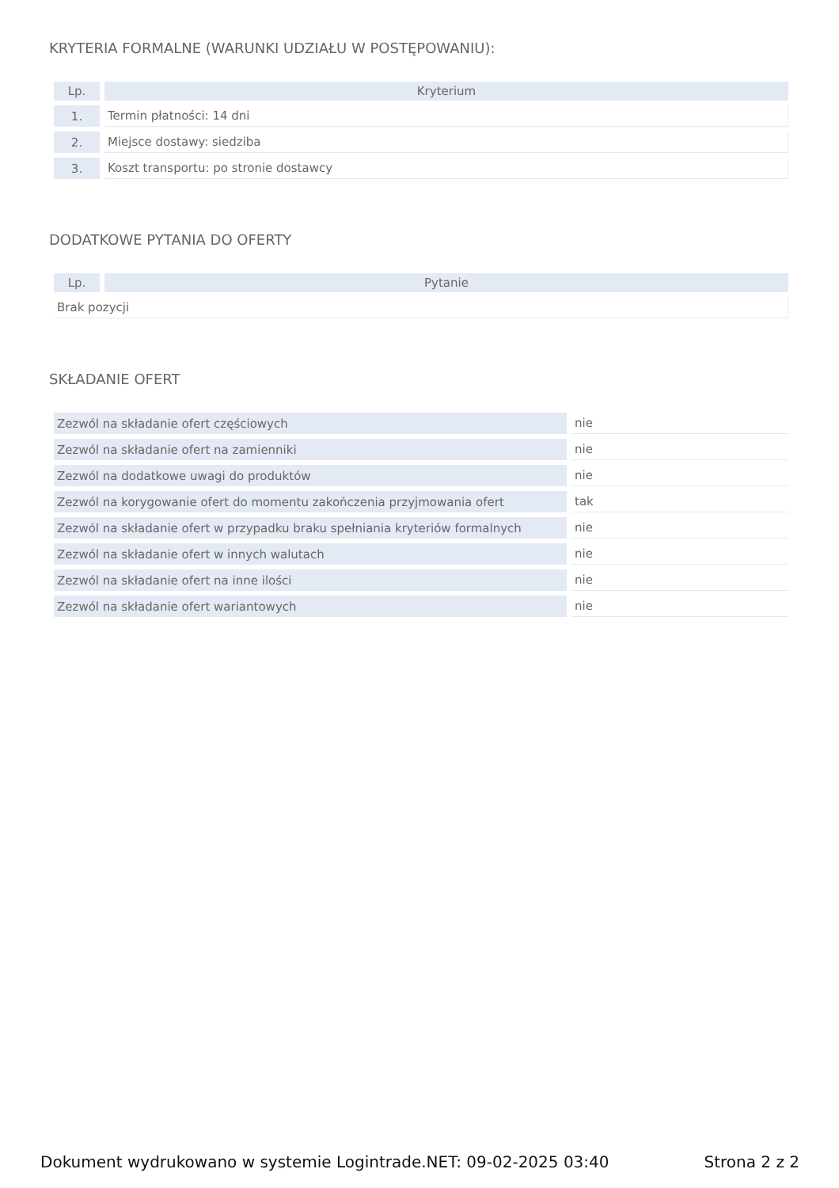KRYTERIA FORMALNE (WARUNKI UDZIAŁU W POSTĘPOWANIU):
| Lp. | Kryterium |
| --- | --- |
| 1. | Termin płatności: 14 dni |
| 2. | Miejsce dostawy: siedziba |
| 3. | Koszt transportu: po stronie dostawcy |
DODATKOWE PYTANIA DO OFERTY
| Lp. | Pytanie |
| --- | --- |
| Brak pozycji | |
SKŁADANIE OFERT
| Zezwól na składanie ofert częściowych | nie |
| Zezwól na składanie ofert na zamienniki | nie |
| Zezwól na dodatkowe uwagi do produktów | nie |
| Zezwól na korygowanie ofert do momentu zakończenia przyjmowania ofert | tak |
| Zezwól na składanie ofert w przypadku braku spełniania kryteriów formalnych | nie |
| Zezwól na składanie ofert w innych walutach | nie |
| Zezwól na składanie ofert na inne ilości | nie |
| Zezwól na składanie ofert wariantowych | nie |
Dokument wydrukowano w systemie Logintrade.NET: 09-02-2025 03:40 Strona 2 z 2